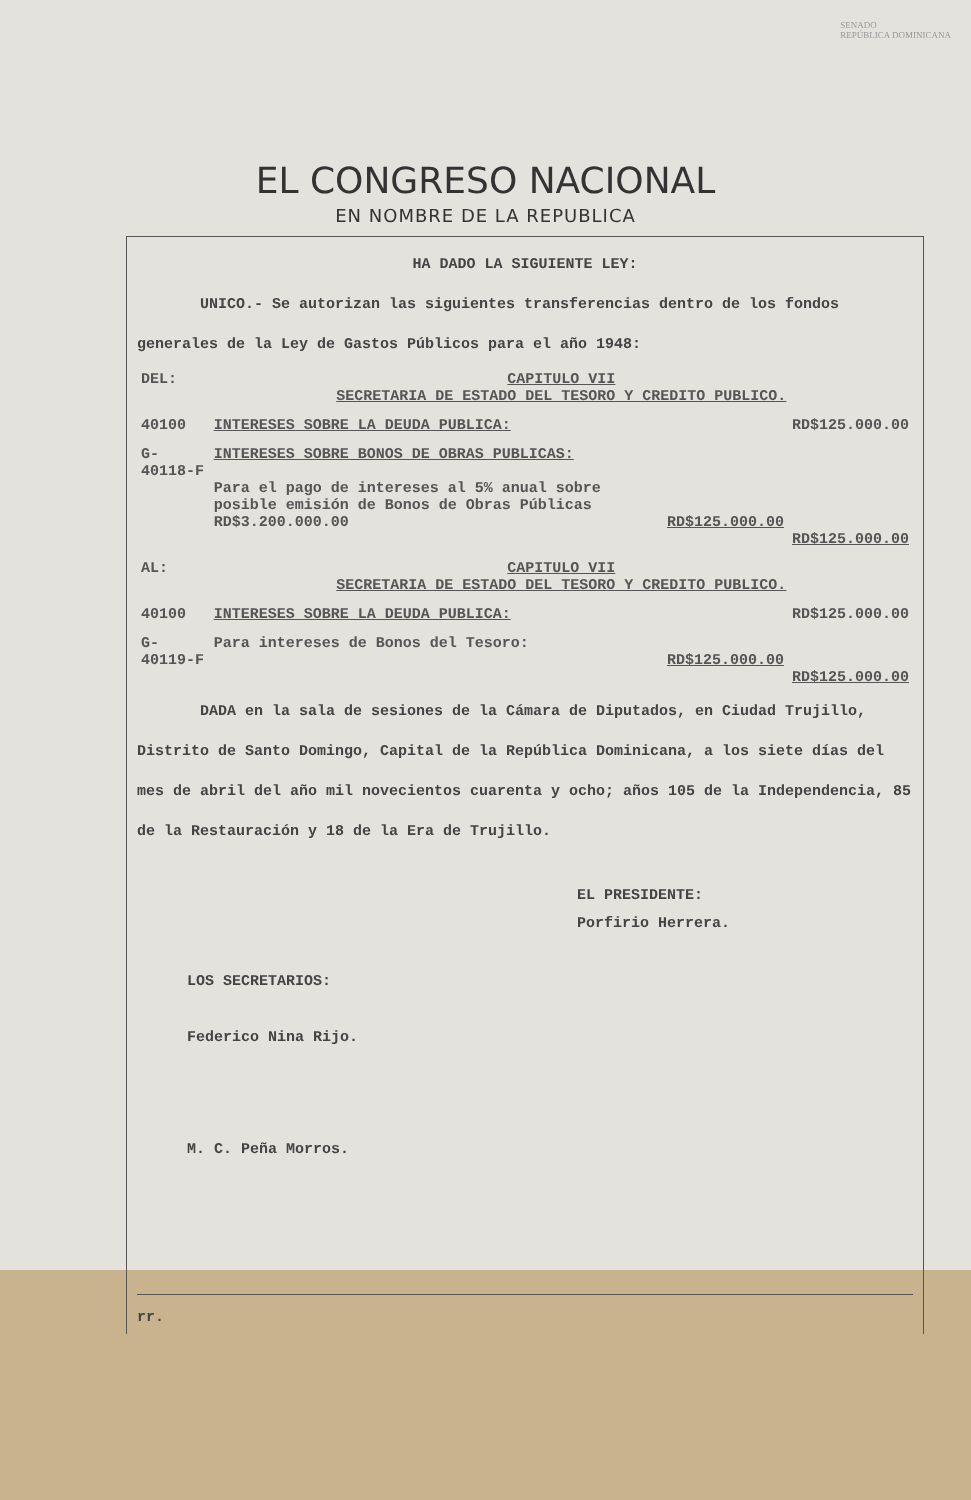SENADO
REPÚBLICA DOMINICANA
EL CONGRESO NACIONAL
EN NOMBRE DE LA REPUBLICA
HA DADO LA SIGUIENTE LEY:
UNICO.- Se autorizan las siguientes transferencias dentro de los fondos generales de la Ley de Gastos Públicos para el año 1948:
| DEL: | CAPITULO VII SECRETARIA DE ESTADO DEL TESORO Y CREDITO PUBLICO. | | |
| 40100 | INTERESES SOBRE LA DEUDA PUBLICA: | | RD$125.000.00 |
| G-40118-F | INTERESES SOBRE BONOS DE OBRAS PUBLICAS: Para el pago de intereses al 5% anual sobre posible emisión de Bonos de Obras Públicas RD$3.200.000.00 | RD$125.000.00 | RD$125.000.00 |
| AL: | CAPITULO VII SECRETARIA DE ESTADO DEL TESORO Y CREDITO PUBLICO. | | |
| 40100 | INTERESES SOBRE LA DEUDA PUBLICA: | | RD$125.000.00 |
| G-40119-F | Para intereses de Bonos del Tesoro: | RD$125.000.00 | RD$125.000.00 |
DADA en la sala de sesiones de la Cámara de Diputados, en Ciudad Trujillo, Distrito de Santo Domingo, Capital de la República Dominicana, a los siete días del mes de abril del año mil novecientos cuarenta y ocho; años 105 de la Independencia, 85 de la Restauración y 18 de la Era de Trujillo.
EL PRESIDENTE:
Porfirio Herrera.
LOS SECRETARIOS:
Federico Nina Rijo.
M. C. Peña Morros.
rr.